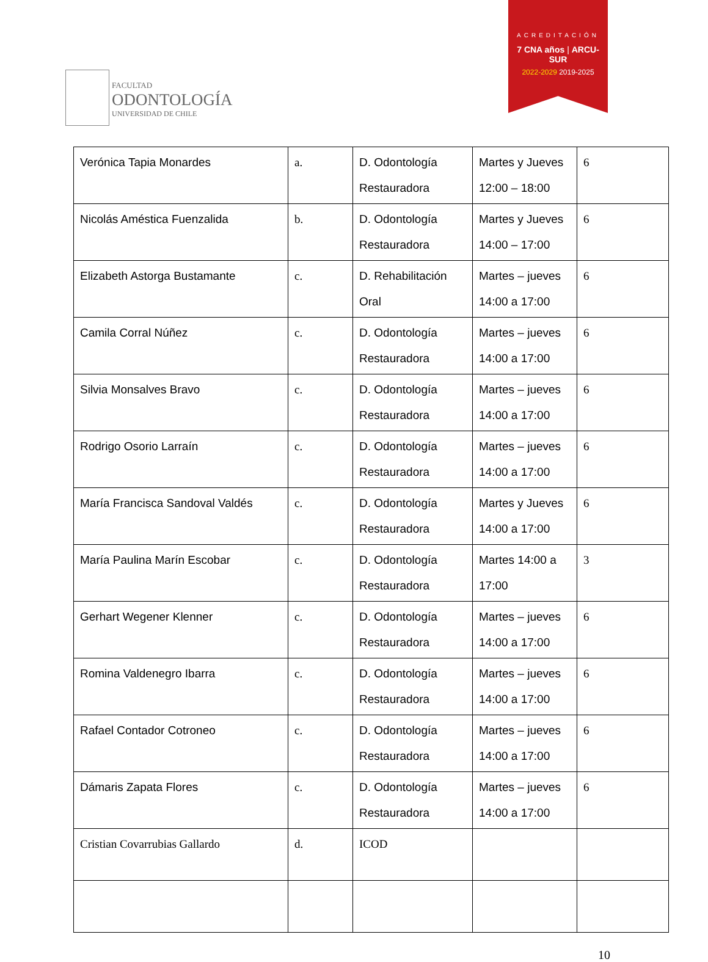FACULTAD
ODONTOLOGÍA
UNIVERSIDAD DE CHILE
ACREDITACIÓN
7 CNA años | ARCU-SUR
2022-2029 2019-2025
| Verónica Tapia Monardes | a. | D. Odontología Restauradora | Martes y Jueves 12:00 – 18:00 | 6 |
| Nicolás Améstica Fuenzalida | b. | D. Odontología Restauradora | Martes y Jueves 14:00 – 17:00 | 6 |
| Elizabeth Astorga Bustamante | c. | D. Rehabilitación Oral | Martes – jueves 14:00 a 17:00 | 6 |
| Camila Corral Núñez | c. | D. Odontología Restauradora | Martes – jueves 14:00 a 17:00 | 6 |
| Silvia Monsalves Bravo | c. | D. Odontología Restauradora | Martes – jueves 14:00 a 17:00 | 6 |
| Rodrigo Osorio Larraín | c. | D. Odontología Restauradora | Martes – jueves 14:00 a 17:00 | 6 |
| María Francisca Sandoval Valdés | c. | D. Odontología Restauradora | Martes y Jueves 14:00 a 17:00 | 6 |
| María Paulina Marín Escobar | c. | D. Odontología Restauradora | Martes 14:00 a 17:00 | 3 |
| Gerhart Wegener Klenner | c. | D. Odontología Restauradora | Martes – jueves 14:00 a 17:00 | 6 |
| Romina Valdenegro Ibarra | c. | D. Odontología Restauradora | Martes – jueves 14:00 a 17:00 | 6 |
| Rafael Contador Cotroneo | c. | D. Odontología Restauradora | Martes – jueves 14:00 a 17:00 | 6 |
| Dámaris Zapata Flores | c. | D. Odontología Restauradora | Martes – jueves 14:00 a 17:00 | 6 |
| Cristian Covarrubias Gallardo | d. | ICOD | | |
10